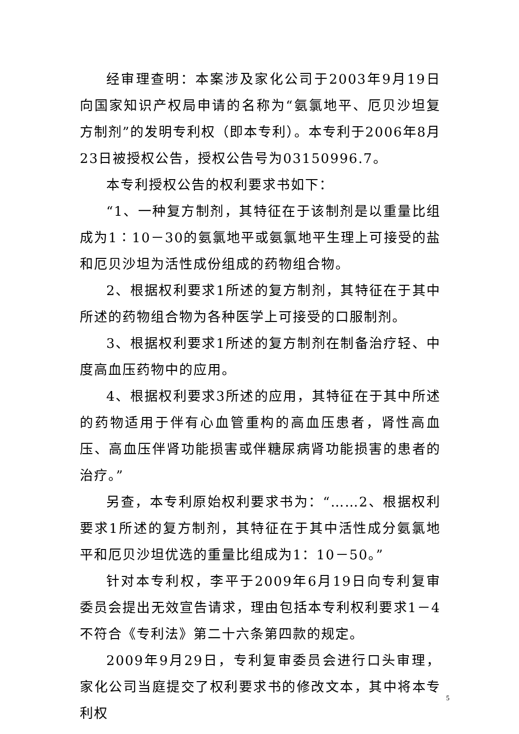经审理查明：本案涉及家化公司于2003年9月19日向国家知识产权局申请的名称为“氨氯地平、厄贝沙坦复方制剂”的发明专利权（即本专利）。本专利于2006年8月23日被授权公告，授权公告号为03150996.7。
本专利授权公告的权利要求书如下：
“1、一种复方制剂，其特征在于该制剂是以重量比组成为1∶10－30的氨氯地平或氨氯地平生理上可接受的盐和厄贝沙坦为活性成份组成的药物组合物。
2、根据权利要求1所述的复方制剂，其特征在于其中所述的药物组合物为各种医学上可接受的口服制剂。
3、根据权利要求1所述的复方制剂在制备治疗轻、中度高血压药物中的应用。
4、根据权利要求3所述的应用，其特征在于其中所述的药物适用于伴有心血管重构的高血压患者，肾性高血压、高血压伴肾功能损害或伴糖尿病肾功能损害的患者的治疗。”
另查，本专利原始权利要求书为：“……2、根据权利要求1所述的复方制剂，其特征在于其中活性成分氨氯地平和厄贝沙坦优选的重量比组成为1：10－50。”
针对本专利权，李平于2009年6月19日向专利复审委员会提出无效宣告请求，理由包括本专利权利要求1－4不符合《专利法》第二十六条第四款的规定。
2009年9月29日，专利复审委员会进行口头审理，家化公司当庭提交了权利要求书的修改文本，其中将本专利权
5